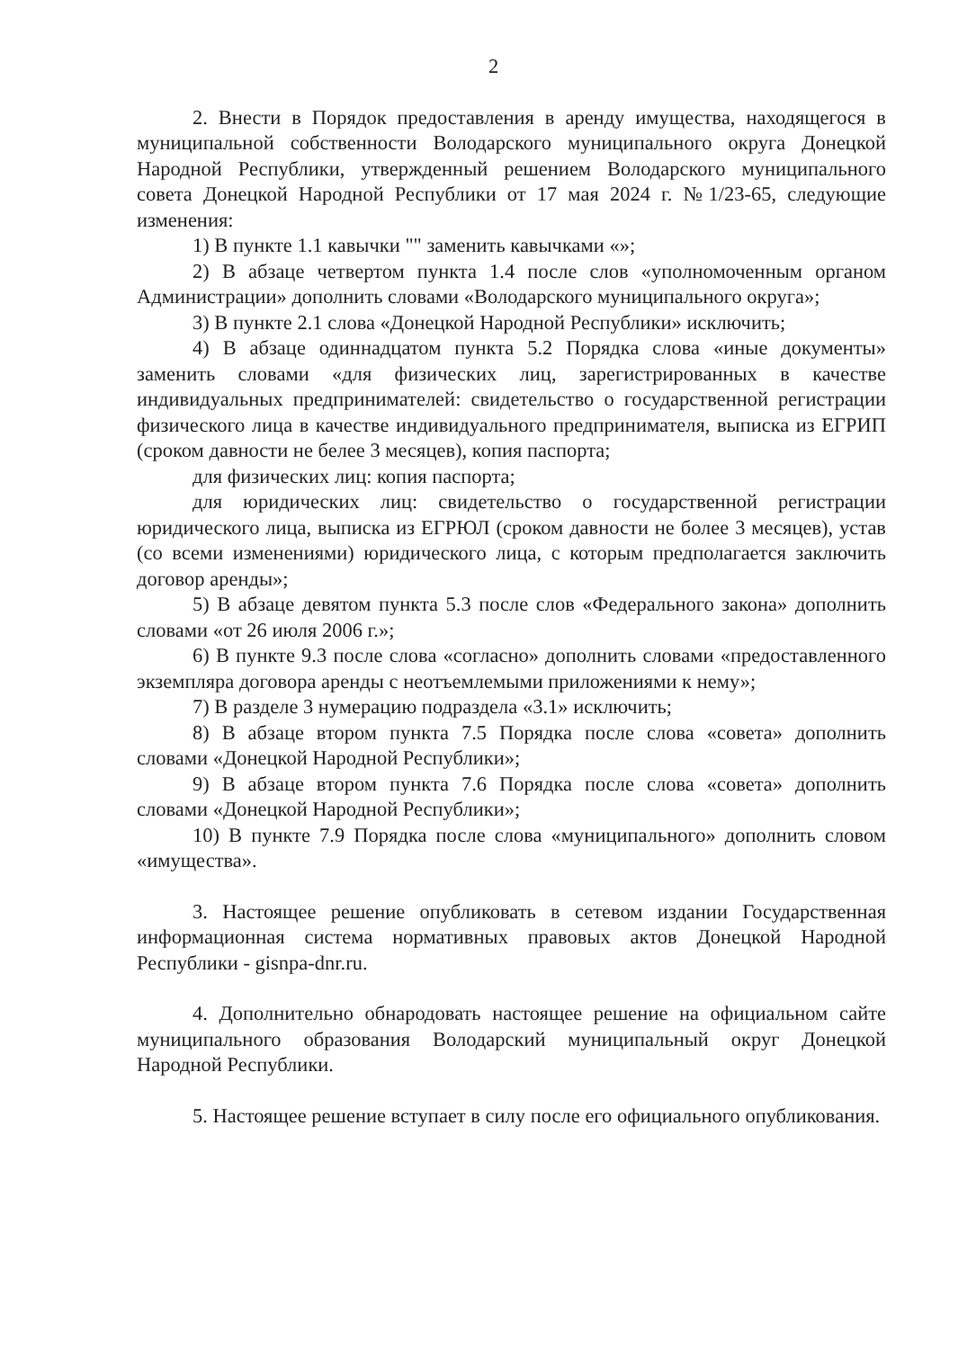2
2. Внести в Порядок предоставления в аренду имущества, находящегося в муниципальной собственности Володарского муниципального округа Донецкой Народной Республики, утвержденный решением Володарского муниципального совета Донецкой Народной Республики от 17 мая 2024 г. №1/23-65, следующие изменения:
1) В пункте 1.1 кавычки "" заменить кавычками «»;
2) В абзаце четвертом пункта 1.4 после слов «уполномоченным органом Администрации» дополнить словами «Володарского муниципального округа»;
3) В пункте 2.1 слова «Донецкой Народной Республики» исключить;
4) В абзаце одиннадцатом пункта 5.2 Порядка слова «иные документы» заменить словами «для физических лиц, зарегистрированных в качестве индивидуальных предпринимателей: свидетельство о государственной регистрации физического лица в качестве индивидуального предпринимателя, выписка из ЕГРИП (сроком давности не белее 3 месяцев), копия паспорта;
для физических лиц: копия паспорта;
для юридических лиц: свидетельство о государственной регистрации юридического лица, выписка из ЕГРЮЛ (сроком давности не более 3 месяцев), устав (со всеми изменениями) юридического лица, с которым предполагается заключить договор аренды»;
5) В абзаце девятом пункта 5.3 после слов «Федерального закона» дополнить словами «от 26 июля 2006 г.»;
6) В пункте 9.3 после слова «согласно» дополнить словами «предоставленного экземпляра договора аренды с неотъемлемыми приложениями к нему»;
7) В разделе 3 нумерацию подраздела «3.1» исключить;
8) В абзаце втором пункта 7.5 Порядка после слова «совета» дополнить словами «Донецкой Народной Республики»;
9) В абзаце втором пункта 7.6 Порядка после слова «совета» дополнить словами «Донецкой Народной Республики»;
10) В пункте 7.9 Порядка после слова «муниципального» дополнить словом «имущества».
3. Настоящее решение опубликовать в сетевом издании Государственная информационная система нормативных правовых актов Донецкой Народной Республики - gisnpa-dnr.ru.
4. Дополнительно обнародовать настоящее решение на официальном сайте муниципального образования Володарский муниципальный округ Донецкой Народной Республики.
5. Настоящее решение вступает в силу после его официального опубликования.